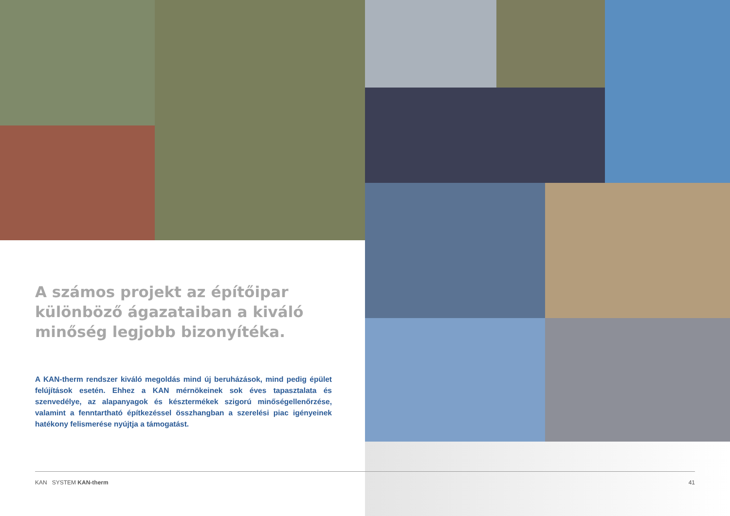A számos projekt az építőipar különböző ágazataiban a kiváló minőség legjobb bizonyítéka.
A KAN-therm rendszer kiváló megoldás mind új beruházások, mind pedig épület felújítások esetén. Ehhez a KAN mérnökeinek sok éves tapasztalata és szenvedélye, az alapanyagok és késztermékek szigorú minőségellenőrzése, valamint a fenntartható építkezéssel összhangban a szerelési piac igényeinek hatékony felismerése nyújtja a támogatást.
KAN SYSTEM KAN-therm 41